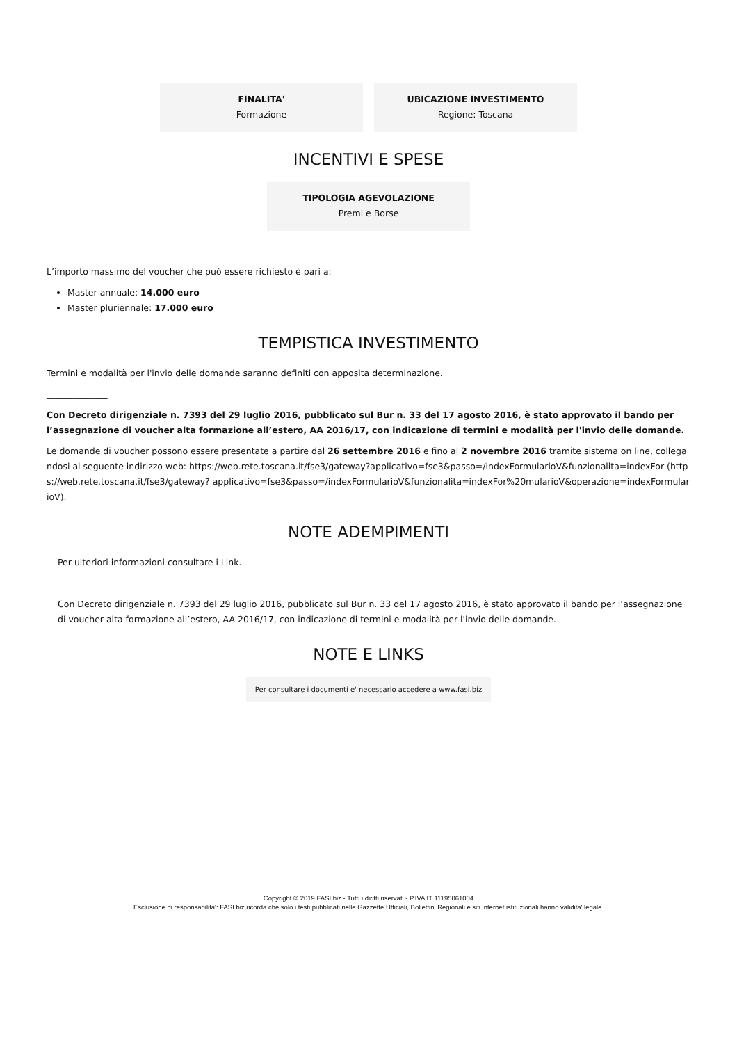FINALITA'
Formazione
UBICAZIONE INVESTIMENTO
Regione: Toscana
INCENTIVI E SPESE
TIPOLOGIA AGEVOLAZIONE
Premi e Borse
L’importo massimo del voucher che può essere richiesto è pari a:
Master annuale: 14.000 euro
Master pluriennale: 17.000 euro
TEMPISTICA INVESTIMENTO
Termini e modalità per l'invio delle domande saranno definiti con apposita determinazione.
______________
Con Decreto dirigenziale n. 7393 del 29 luglio 2016, pubblicato sul Bur n. 33 del 17 agosto 2016, è stato approvato il bando per l’assegnazione di voucher alta formazione all’estero, AA 2016/17, con indicazione di termini e modalità per l'invio delle domande.
Le domande di voucher possono essere presentate a partire dal 26 settembre 2016 e fino al 2 novembre 2016 tramite sistema on line, collegandosi al seguente indirizzo web: https://web.rete.toscana.it/fse3/gateway?applicativo=fse3&passo=/indexFormularioV&funzionalita=indexFor (https://web.rete.toscana.it/fse3/gateway? applicativo=fse3&passo=/indexFormularioV&funzionalita=indexFor%20mularioV&operazione=indexFormularioV).
NOTE ADEMPIMENTI
Per ulteriori informazioni consultare i Link.
________
Con Decreto dirigenziale n. 7393 del 29 luglio 2016, pubblicato sul Bur n. 33 del 17 agosto 2016, è stato approvato il bando per l’assegnazione di voucher alta formazione all’estero, AA 2016/17, con indicazione di termini e modalità per l'invio delle domande.
NOTE E LINKS
Per consultare i documenti e' necessario accedere a www.fasi.biz
Copyright © 2019 FASI.biz - Tutti i diritti riservati - P.IVA IT 11195061004
Esclusione di responsabilita': FASI.biz ricorda che solo i testi pubblicati nelle Gazzette Ufficiali, Bollettini Regionali e siti internet istituzionali hanno validita' legale.